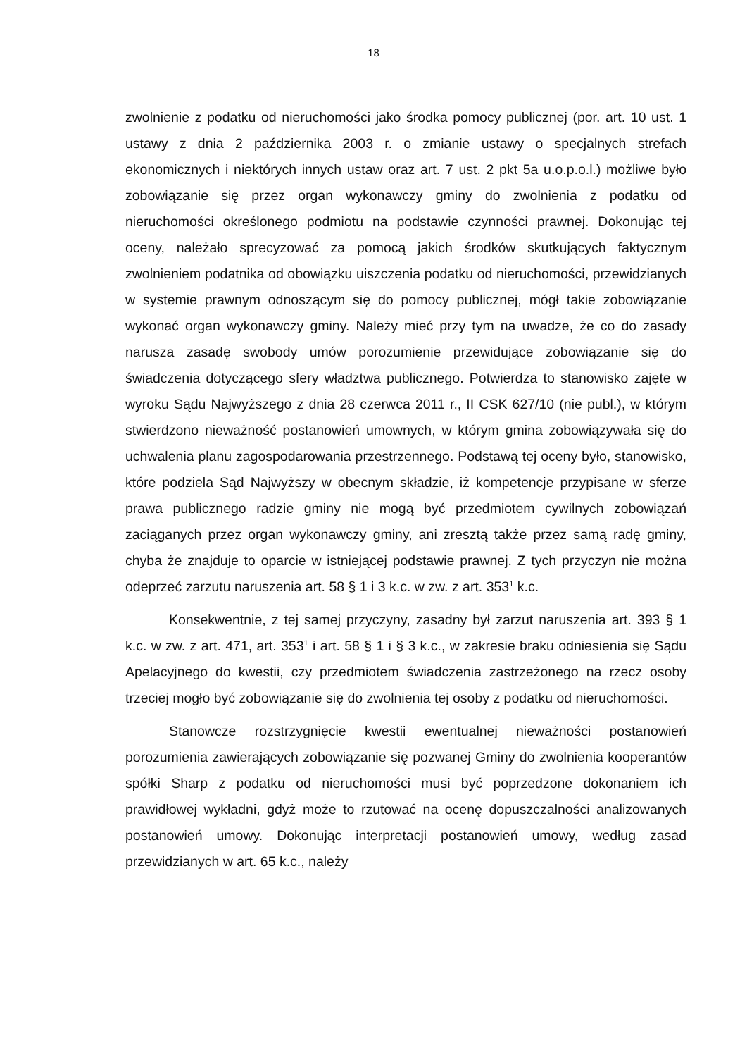18
zwolnienie z podatku od nieruchomości jako środka pomocy publicznej (por. art. 10 ust. 1 ustawy z dnia 2 października 2003 r. o zmianie ustawy o specjalnych strefach ekonomicznych i niektórych innych ustaw oraz art. 7 ust. 2 pkt 5a u.o.p.o.l.) możliwe było zobowiązanie się przez organ wykonawczy gminy do zwolnienia z podatku od nieruchomości określonego podmiotu na podstawie czynności prawnej. Dokonując tej oceny, należało sprecyzować za pomocą jakich środków skutkujących faktycznym zwolnieniem podatnika od obowiązku uiszczenia podatku od nieruchomości, przewidzianych w systemie prawnym odnoszącym się do pomocy publicznej, mógł takie zobowiązanie wykonać organ wykonawczy gminy. Należy mieć przy tym na uwadze, że co do zasady narusza zasadę swobody umów porozumienie przewidujące zobowiązanie się do świadczenia dotyczącego sfery władztwa publicznego. Potwierdza to stanowisko zajęte w wyroku Sądu Najwyższego z dnia 28 czerwca 2011 r., II CSK 627/10 (nie publ.), w którym stwierdzono nieważność postanowień umownych, w którym gmina zobowiązywała się do uchwalenia planu zagospodarowania przestrzennego. Podstawą tej oceny było, stanowisko, które podziela Sąd Najwyższy w obecnym składzie, iż kompetencje przypisane w sferze prawa publicznego radzie gminy nie mogą być przedmiotem cywilnych zobowiązań zaciąganych przez organ wykonawczy gminy, ani zresztą także przez samą radę gminy, chyba że znajduje to oparcie w istniejącej podstawie prawnej. Z tych przyczyn nie można odeprzeć zarzutu naruszenia art. 58 § 1 i 3 k.c. w zw. z art. 353<sup>1</sup> k.c.
Konsekwentnie, z tej samej przyczyny, zasadny był zarzut naruszenia art. 393 § 1 k.c. w zw. z art. 471, art. 353<sup>1</sup> i art. 58 § 1 i § 3 k.c., w zakresie braku odniesienia się Sądu Apelacyjnego do kwestii, czy przedmiotem świadczenia zastrzeżonego na rzecz osoby trzeciej mogło być zobowiązanie się do zwolnienia tej osoby z podatku od nieruchomości.
Stanowcze rozstrzygnięcie kwestii ewentualnej nieważności postanowień porozumienia zawierających zobowiązanie się pozwanej Gminy do zwolnienia kooperantów spółki Sharp z podatku od nieruchomości musi być poprzedzone dokonaniem ich prawidłowej wykładni, gdyż może to rzutować na ocenę dopuszczalności analizowanych postanowień umowy. Dokonując interpretacji postanowień umowy, według zasad przewidzianych w art. 65 k.c., należy